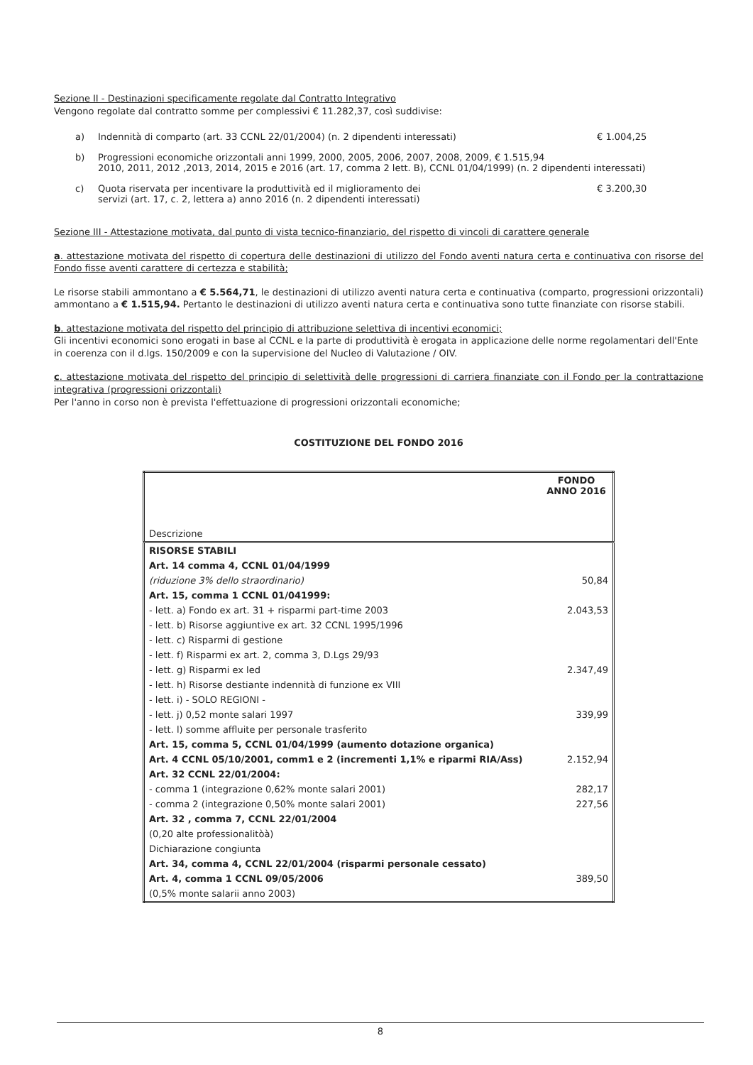Sezione II - Destinazioni specificamente regolate dal Contratto Integrativo
Vengono regolate dal contratto somme per complessivi € 11.282,37, così suddivise:
a) Indennità di comparto (art. 33 CCNL 22/01/2004) (n. 2 dipendenti interessati) € 1.004,25
b) Progressioni economiche orizzontali anni 1999, 2000, 2005, 2006, 2007, 2008, 2009, € 1.515,94
2010, 2011, 2012 ,2013, 2014, 2015 e 2016 (art. 17, comma 2 lett. B), CCNL 01/04/1999) (n. 2 dipendenti interessati)
c) Quota riservata per incentivare la produttività ed il miglioramento dei
servizi (art. 17, c. 2, lettera a) anno 2016 (n. 2 dipendenti interessati) € 3.200,30
Sezione III - Attestazione motivata, dal punto di vista tecnico-finanziario, del rispetto di vincoli di carattere generale
a. attestazione motivata del rispetto di copertura delle destinazioni di utilizzo del Fondo aventi natura certa e continuativa con risorse del Fondo fisse aventi carattere di certezza e stabilità;
Le risorse stabili ammontano a € 5.564,71, le destinazioni di utilizzo aventi natura certa e continuativa (comparto, progressioni orizzontali) ammontano a € 1.515,94. Pertanto le destinazioni di utilizzo aventi natura certa e continuativa sono tutte finanziate con risorse stabili.
b. attestazione motivata del rispetto del principio di attribuzione selettiva di incentivi economici;
Gli incentivi economici sono erogati in base al CCNL e la parte di produttività è erogata in applicazione delle norme regolamentari dell'Ente in coerenza con il d.lgs. 150/2009 e con la supervisione del Nucleo di Valutazione / OIV.
c. attestazione motivata del rispetto del principio di selettività delle progressioni di carriera finanziate con il Fondo per la contrattazione integrativa (progressioni orizzontali)
Per l'anno in corso non è prevista l'effettuazione di progressioni orizzontali economiche;
COSTITUZIONE DEL FONDO 2016
| Descrizione | FONDO ANNO 2016 |
| --- | --- |
| RISORSE STABILI | |
| Art. 14 comma 4, CCNL 01/04/1999 | |
| (riduzione 3% dello straordinario) | 50,84 |
| Art. 15, comma 1 CCNL 01/041999: | |
| - lett. a) Fondo ex art. 31 + risparmi part-time 2003 | 2.043,53 |
| - lett. b) Risorse aggiuntive ex art. 32 CCNL 1995/1996 | |
| - lett. c) Risparmi di gestione | |
| - lett. f) Risparmi ex art. 2, comma 3, D.Lgs 29/93 | |
| - lett. g) Risparmi ex led | 2.347,49 |
| - lett. h) Risorse destiante indennità di funzione ex VIII | |
| - lett. i) - SOLO REGIONI - | |
| - lett. j) 0,52 monte salari 1997 | 339,99 |
| - lett. l) somme affluite per personale trasferito | |
| Art. 15, comma 5, CCNL 01/04/1999 (aumento dotazione organica) | |
| Art. 4 CCNL 05/10/2001, comm1 e 2 (incrementi 1,1% e riparmi RIA/Ass) | 2.152,94 |
| Art. 32 CCNL 22/01/2004: | |
| - comma 1 (integrazione 0,62% monte salari 2001) | 282,17 |
| - comma 2 (integrazione 0,50% monte salari 2001) | 227,56 |
| Art. 32 , comma 7, CCNL 22/01/2004 | |
| (0,20 alte professionalitòà) | |
| Dichiarazione congiunta | |
| Art. 34, comma 4, CCNL 22/01/2004 (risparmi personale cessato) | |
| Art. 4, comma 1 CCNL 09/05/2006 | 389,50 |
| (0,5% monte salarii anno 2003) | |
8